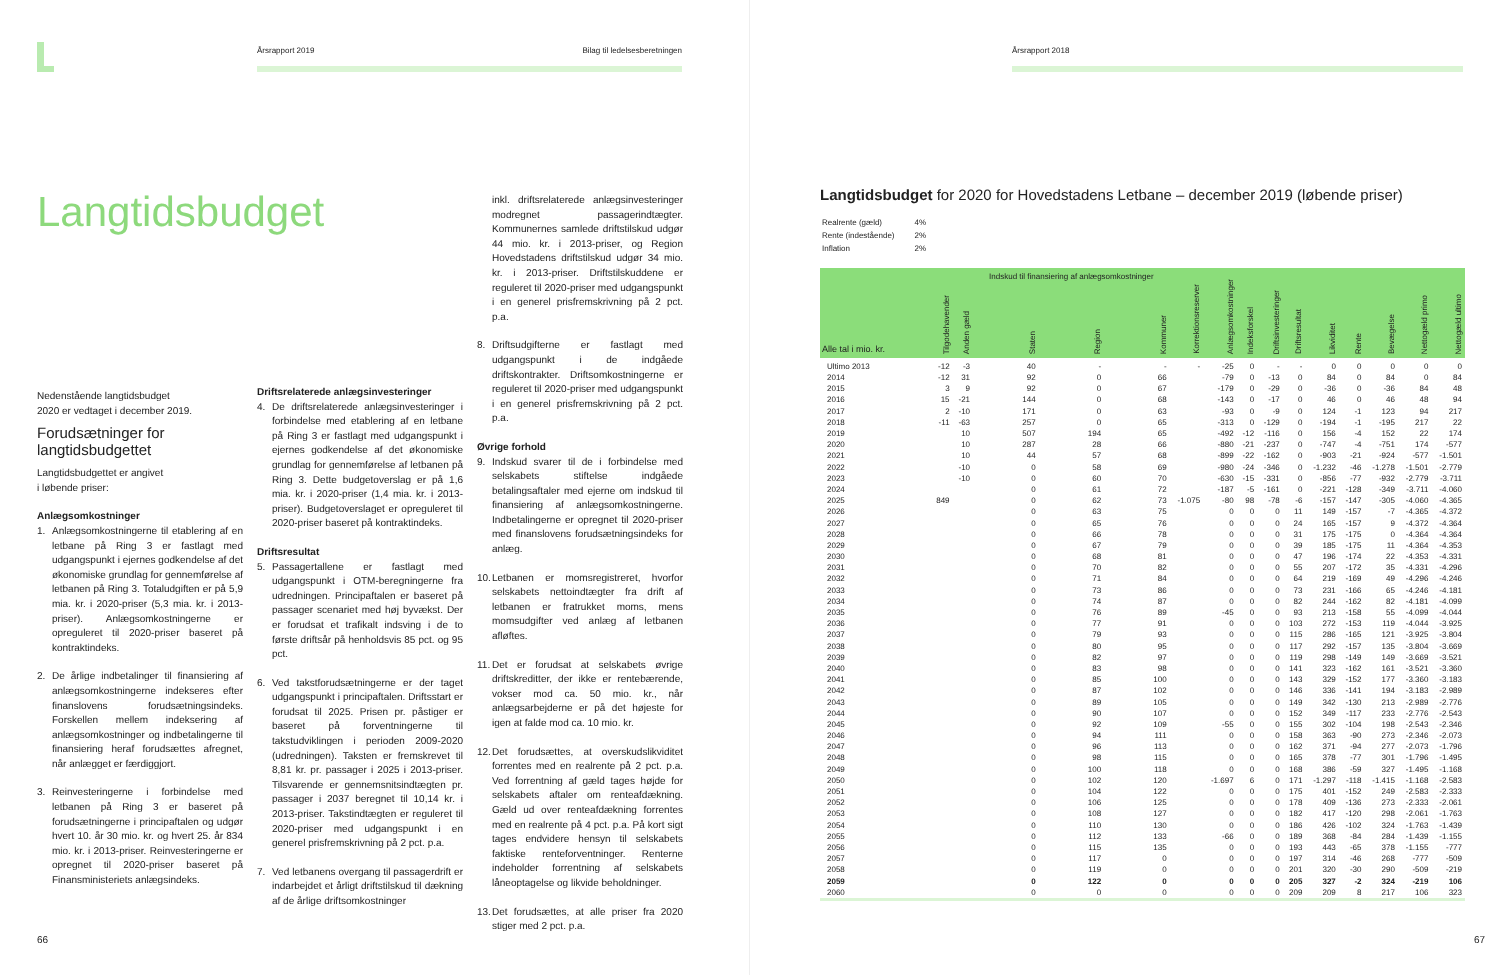Årsrapport 2019 Bilag til ledelsesberetningen
Langtidsbudget
Nedenstående langtidsbudget
2020 er vedtaget i december 2019.
Forudsætninger for langtidsbudgettet
Langtidsbudgettet er angivet
i løbende priser:
Anlægsomkostninger
1. Anlægsomkostningerne til etablering af en letbane på Ring 3 er fastlagt med udgangspunkt i ejernes godkendelse af det økonomiske grundlag for gennemførelse af letbanen på Ring 3. Totaludgiften er på 5,9 mia. kr. i 2020-priser (5,3 mia. kr. i 2013-priser). Anlægsomkostningerne er opreguleret til 2020-priser baseret på kontraktindeks.
2. De årlige indbetalinger til finansiering af anlægsomkostningerne indekseres efter finanslovens forudsætningsindeks. Forskellen mellem indeksering af anlægsomkostninger og indbetalingerne til finansiering heraf forudsættes afregnet, når anlægget er færdiggjort.
3. Reinvesteringerne i forbindelse med letbanen på Ring 3 er baseret på forudsætningerne i principaftalen og udgør hvert 10. år 30 mio. kr. og hvert 25. år 834 mio. kr. i 2013-priser. Reinvesteringerne er opregnet til 2020-priser baseret på Finansministeriets anlægsindeks.
Driftsrelaterede anlægsinvesteringer
4. De driftsrelaterede anlægsinvesteringer i forbindelse med etablering af en letbane på Ring 3 er fastlagt med udgangspunkt i ejernes godkendelse af det økonomiske grundlag for gennemførelse af letbanen på Ring 3. Dette budgetoverslag er på 1,6 mia. kr. i 2020-priser (1,4 mia. kr. i 2013-priser). Budgetoverslaget er opreguleret til 2020-priser baseret på kontraktindeks.
Driftsresultat
5. Passagertallene er fastlagt med udgangspunkt i OTM-beregningerne fra udredningen. Principaftalen er baseret på passager scenariet med høj byvækst. Der er forudsat et trafikalt indsving i de to første driftsår på henholdsvis 85 pct. og 95 pct.
6. Ved takstforudsætningerne er der taget udgangspunkt i principaftalen. Driftsstart er forudsat til 2025. Prisen pr. påstiger er baseret på forventningerne til takstudviklingen i perioden 2009-2020 (udredningen). Taksten er fremskrevet til 8,81 kr. pr. passager i 2025 i 2013-priser. Tilsvarende er gennemsnitsindtægten pr. passager i 2037 beregnet til 10,14 kr. i 2013-priser. Takstindtægten er reguleret til 2020-priser med udgangspunkt i en generel prisfremskrivning på 2 pct. p.a.
7. Ved letbanens overgang til passagerdrift er indarbejdet et årligt driftstilskud til dækning af de årlige driftsomkostninger
inkl. driftsrelaterede anlægsinvesteringer modregnet passagerindtægter. Kommunernes samlede driftstilskud udgør 44 mio. kr. i 2013-priser, og Region Hovedstadens driftstilskud udgør 34 mio. kr. i 2013-priser. Driftstilskuddene er reguleret til 2020-priser med udgangspunkt i en generel prisfremskrivning på 2 pct. p.a.
8. Driftsudgifterne er fastlagt med udgangspunkt i de indgåede driftskontrakter. Driftsomkostningerne er reguleret til 2020-priser med udgangspunkt i en generel prisfremskrivning på 2 pct. p.a.
Øvrige forhold
9. Indskud svarer til de i forbindelse med selskabets stiftelse indgåede betalingsaftaler med ejerne om indskud til finansiering af anlægsomkostningerne. Indbetalingerne er opregnet til 2020-priser med finanslovens forudsætningsindeks for anlæg.
10. Letbanen er momsregistreret, hvorfor selskabets nettoindtægter fra drift af letbanen er fratrukket moms, mens momsudgifter ved anlæg af letbanen afløftes.
11. Det er forudsat at selskabets øvrige driftskreditter, der ikke er rentebærende, vokser mod ca. 50 mio. kr., når anlægsarbejderne er på det højeste for igen at falde mod ca. 10 mio. kr.
12. Det forudsættes, at overskudslikviditet forrentes med en realrente på 2 pct. p.a. Ved forrentning af gæld tages højde for selskabets aftaler om renteafdækning. Gæld ud over renteafdækning forrentes med en realrente på 4 pct. p.a. På kort sigt tages endvidere hensyn til selskabets faktiske renteforventninger. Renterne indeholder forrentning af selskabets låneoptagelse og likvide beholdninger.
13. Det forudsættes, at alle priser fra 2020 stiger med 2 pct. p.a.
66
Årsrapport 2018
Langtidsbudget for 2020 for Hovedstadens Letbane – december 2019 (løbende priser)
| Realrente (gæld) | 4% |
| Rente (indestående) | 2% |
| Inflation | 2% |
| Alle tal i mio. kr. | Tilgodehavender | Anden gæld | Indskud til finansiering af anlægsomkostninger | | | Korrektionsreserver | Anlægsomkostninger | Indeksforskel | Driftsinvesteringer | Driftsresultat | Likviditet | Rente | Bevægelse | Nettogæld primo | Nettogæld ultimo |
| --- | --- | --- | --- | --- | --- | --- | --- | --- | --- | --- | --- | --- | --- | --- | --- |
| | | | Staten | Region | Kommuner | | | | | | | | | | |
| Ultimo 2013 | -12 | -3 | 40 | - | - | - | -25 | 0 | - | - | 0 | 0 | 0 | 0 | 0 |
| 2014 | -12 | 31 | 92 | 0 | 66 | | -79 | 0 | -13 | 0 | 84 | 0 | 84 | 0 | 84 |
| 2015 | 3 | 9 | 92 | 0 | 67 | | -179 | 0 | -29 | 0 | -36 | 0 | -36 | 84 | 48 |
| 2016 | 15 | -21 | 144 | 0 | 68 | | -143 | 0 | -17 | 0 | 46 | 0 | 46 | 48 | 94 |
| 2017 | 2 | -10 | 171 | 0 | 63 | | -93 | 0 | -9 | 0 | 124 | -1 | 123 | 94 | 217 |
| 2018 | -11 | -63 | 257 | 0 | 65 | | -313 | 0 | -129 | 0 | -194 | -1 | -195 | 217 | 22 |
| 2019 | | 10 | 507 | 194 | 65 | | -492 | -12 | -116 | 0 | 156 | -4 | 152 | 22 | 174 |
| 2020 | | 10 | 287 | 28 | 66 | | -880 | -21 | -237 | 0 | -747 | -4 | -751 | 174 | -577 |
| 2021 | | 10 | 44 | 57 | 68 | | -899 | -22 | -162 | 0 | -903 | -21 | -924 | -577 | -1.501 |
| 2022 | | -10 | 0 | 58 | 69 | | -980 | -24 | -346 | 0 | -1.232 | -46 | -1.278 | -1.501 | -2.779 |
| 2023 | | -10 | 0 | 60 | 70 | | -630 | -15 | -331 | 0 | -856 | -77 | -932 | -2.779 | -3.711 |
| 2024 | | | 0 | 61 | 72 | | -187 | -5 | -161 | 0 | -221 | -128 | -349 | -3.711 | -4.060 |
| 2025 | 849 | | 0 | 62 | 73 | -1.075 | -80 | 98 | -78 | -6 | -157 | -147 | -305 | -4.060 | -4.365 |
| 2026 | | | 0 | 63 | 75 | | 0 | 0 | 0 | 11 | 149 | -157 | -7 | -4.365 | -4.372 |
| 2027 | | | 0 | 65 | 76 | | 0 | 0 | 0 | 24 | 165 | -157 | 9 | -4.372 | -4.364 |
| 2028 | | | 0 | 66 | 78 | | 0 | 0 | 0 | 31 | 175 | -175 | 0 | -4.364 | -4.364 |
| 2029 | | | 0 | 67 | 79 | | 0 | 0 | 0 | 39 | 185 | -175 | 11 | -4.364 | -4.353 |
| 2030 | | | 0 | 68 | 81 | | 0 | 0 | 0 | 47 | 196 | -174 | 22 | -4.353 | -4.331 |
| 2031 | | | 0 | 70 | 82 | | 0 | 0 | 0 | 55 | 207 | -172 | 35 | -4.331 | -4.296 |
| 2032 | | | 0 | 71 | 84 | | 0 | 0 | 0 | 64 | 219 | -169 | 49 | -4.296 | -4.246 |
| 2033 | | | 0 | 73 | 86 | | 0 | 0 | 0 | 73 | 231 | -166 | 65 | -4.246 | -4.181 |
| 2034 | | | 0 | 74 | 87 | | 0 | 0 | 0 | 82 | 244 | -162 | 82 | -4.181 | -4.099 |
| 2035 | | | 0 | 76 | 89 | | -45 | 0 | 0 | 93 | 213 | -158 | 55 | -4.099 | -4.044 |
| 2036 | | | 0 | 77 | 91 | | 0 | 0 | 0 | 103 | 272 | -153 | 119 | -4.044 | -3.925 |
| 2037 | | | 0 | 79 | 93 | | 0 | 0 | 0 | 115 | 286 | -165 | 121 | -3.925 | -3.804 |
| 2038 | | | 0 | 80 | 95 | | 0 | 0 | 0 | 117 | 292 | -157 | 135 | -3.804 | -3.669 |
| 2039 | | | 0 | 82 | 97 | | 0 | 0 | 0 | 119 | 298 | -149 | 149 | -3.669 | -3.521 |
| 2040 | | | 0 | 83 | 98 | | 0 | 0 | 0 | 141 | 323 | -162 | 161 | -3.521 | -3.360 |
| 2041 | | | 0 | 85 | 100 | | 0 | 0 | 0 | 143 | 329 | -152 | 177 | -3.360 | -3.183 |
| 2042 | | | 0 | 87 | 102 | | 0 | 0 | 0 | 146 | 336 | -141 | 194 | -3.183 | -2.989 |
| 2043 | | | 0 | 89 | 105 | | 0 | 0 | 0 | 149 | 342 | -130 | 213 | -2.989 | -2.776 |
| 2044 | | | 0 | 90 | 107 | | 0 | 0 | 0 | 152 | 349 | -117 | 233 | -2.776 | -2.543 |
| 2045 | | | 0 | 92 | 109 | | -55 | 0 | 0 | 155 | 302 | -104 | 198 | -2.543 | -2.346 |
| 2046 | | | 0 | 94 | 111 | | 0 | 0 | 0 | 158 | 363 | -90 | 273 | -2.346 | -2.073 |
| 2047 | | | 0 | 96 | 113 | | 0 | 0 | 0 | 162 | 371 | -94 | 277 | -2.073 | -1.796 |
| 2048 | | | 0 | 98 | 115 | | 0 | 0 | 0 | 165 | 378 | -77 | 301 | -1.796 | -1.495 |
| 2049 | | | 0 | 100 | 118 | | 0 | 0 | 0 | 168 | 386 | -59 | 327 | -1.495 | -1.168 |
| 2050 | | | 0 | 102 | 120 | | -1.697 | 6 | 0 | 171 | -1.297 | -118 | -1.415 | -1.168 | -2.583 |
| 2051 | | | 0 | 104 | 122 | | 0 | 0 | 0 | 175 | 401 | -152 | 249 | -2.583 | -2.333 |
| 2052 | | | 0 | 106 | 125 | | 0 | 0 | 0 | 178 | 409 | -136 | 273 | -2.333 | -2.061 |
| 2053 | | | 0 | 108 | 127 | | 0 | 0 | 0 | 182 | 417 | -120 | 298 | -2.061 | -1.763 |
| 2054 | | | 0 | 110 | 130 | | 0 | 0 | 0 | 186 | 426 | -102 | 324 | -1.763 | -1.439 |
| 2055 | | | 0 | 112 | 133 | | -66 | 0 | 0 | 189 | 368 | -84 | 284 | -1.439 | -1.155 |
| 2056 | | | 0 | 115 | 135 | | 0 | 0 | 0 | 193 | 443 | -65 | 378 | -1.155 | -777 |
| 2057 | | | 0 | 117 | 0 | | 0 | 0 | 0 | 197 | 314 | -46 | 268 | -777 | -509 |
| 2058 | | | 0 | 119 | 0 | | 0 | 0 | 0 | 201 | 320 | -30 | 290 | -509 | -219 |
| 2059 | | | 0 | 122 | 0 | | 0 | 0 | 0 | 205 | 327 | -2 | 324 | -219 | 106 |
| 2060 | | | 0 | 0 | 0 | | 0 | 0 | 0 | 209 | 209 | 8 | 217 | 106 | 323 |
67